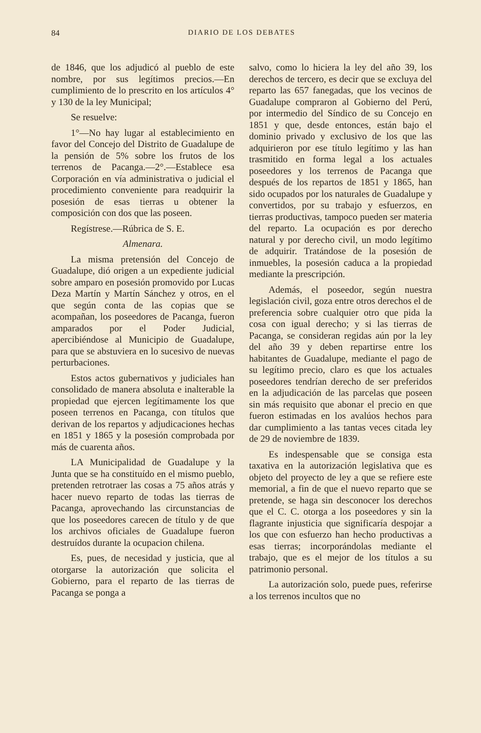84 DIARIO DE LOS DEBATES
de 1846, que los adjudicó al pueblo de este nombre, por sus legítimos precios.—En cumplimiento de lo prescrito en los artículos 4° y 130 de la ley Municipal;
Se resuelve:
1°—No hay lugar al establecimiento en favor del Concejo del Distrito de Guadalupe de la pensión de 5% sobre los frutos de los terrenos de Pacanga.—2°.—Establece esa Corporación en vía administrativa o judicial el procedimiento conveniente para readquirir la posesión de esas tierras u obtener la composición con dos que las poseen.
Regístrese.—Rúbrica de S. E.
Almenara.
La misma pretensión del Concejo de Guadalupe, dió origen a un expediente judicial sobre amparo en posesión promovido por Lucas Deza Martín y Martín Sánchez y otros, en el que según conta de las copias que se acompañan, los poseedores de Pacanga, fueron amparados por el Poder Judicial, apercibiéndose al Municipio de Guadalupe, para que se abstuviera en lo sucesivo de nuevas perturbaciones.
Estos actos gubernativos y judiciales han consolidado de manera absoluta e inalterable la propiedad que ejercen legítimamente los que poseen terrenos en Pacanga, con títulos que derivan de los repartos y adjudicaciones hechas en 1851 y 1865 y la posesión comprobada por más de cuarenta años.
LA Municipalidad de Guadalupe y la Junta que se ha constituído en el mismo pueblo, pretenden retrotraer las cosas a 75 años atrás y hacer nuevo reparto de todas las tierras de Pacanga, aprovechando las circunstancias de que los poseedores carecen de título y de que los archivos oficiales de Guadalupe fueron destruídos durante la ocupacion chilena.
Es, pues, de necesidad y justicia, que al otorgarse la autorización que solicita el Gobierno, para el reparto de las tierras de Pacanga se ponga a
salvo, como lo hiciera la ley del año 39, los derechos de tercero, es decir que se excluya del reparto las 657 fanegadas, que los vecinos de Guadalupe compraron al Gobierno del Perú, por intermedio del Síndico de su Concejo en 1851 y que, desde entonces, están bajo el dominio privado y exclusivo de los que las adquirieron por ese título legítimo y las han trasmitido en forma legal a los actuales poseedores y los terrenos de Pacanga que después de los repartos de 1851 y 1865, han sido ocupados por los naturales de Guadalupe y convertidos, por su trabajo y esfuerzos, en tierras productivas, tampoco pueden ser materia del reparto. La ocupación es por derecho natural y por derecho civil, un modo legítimo de adquirir. Tratándose de la posesión de inmuebles, la posesión caduca a la propiedad mediante la prescripción.
Además, el poseedor, según nuestra legislación civil, goza entre otros derechos el de preferencia sobre cualquier otro que pida la cosa con igual derecho; y si las tierras de Pacanga, se consideran regidas aún por la ley del año 39 y deben repartirse entre los habitantes de Guadalupe, mediante el pago de su legítimo precio, claro es que los actuales poseedores tendrían derecho de ser preferidos en la adjudicación de las parcelas que poseen sin más requisito que abonar el precio en que fueron estimadas en los avalúos hechos para dar cumplimiento a las tantas veces citada ley de 29 de noviembre de 1839.
Es indespensable que se consiga esta taxativa en la autorización legislativa que es objeto del proyecto de ley a que se refiere este memorial, a fin de que el nuevo reparto que se pretende, se haga sin desconocer los derechos que el C. C. otorga a los poseedores y sin la flagrante injusticia que significaría despojar a los que con esfuerzo han hecho productivas a esas tierras; incorporándolas mediante el trabajo, que es el mejor de los títulos a su patrimonio personal.
La autorización solo, puede pues, referirse a los terrenos incultos que no